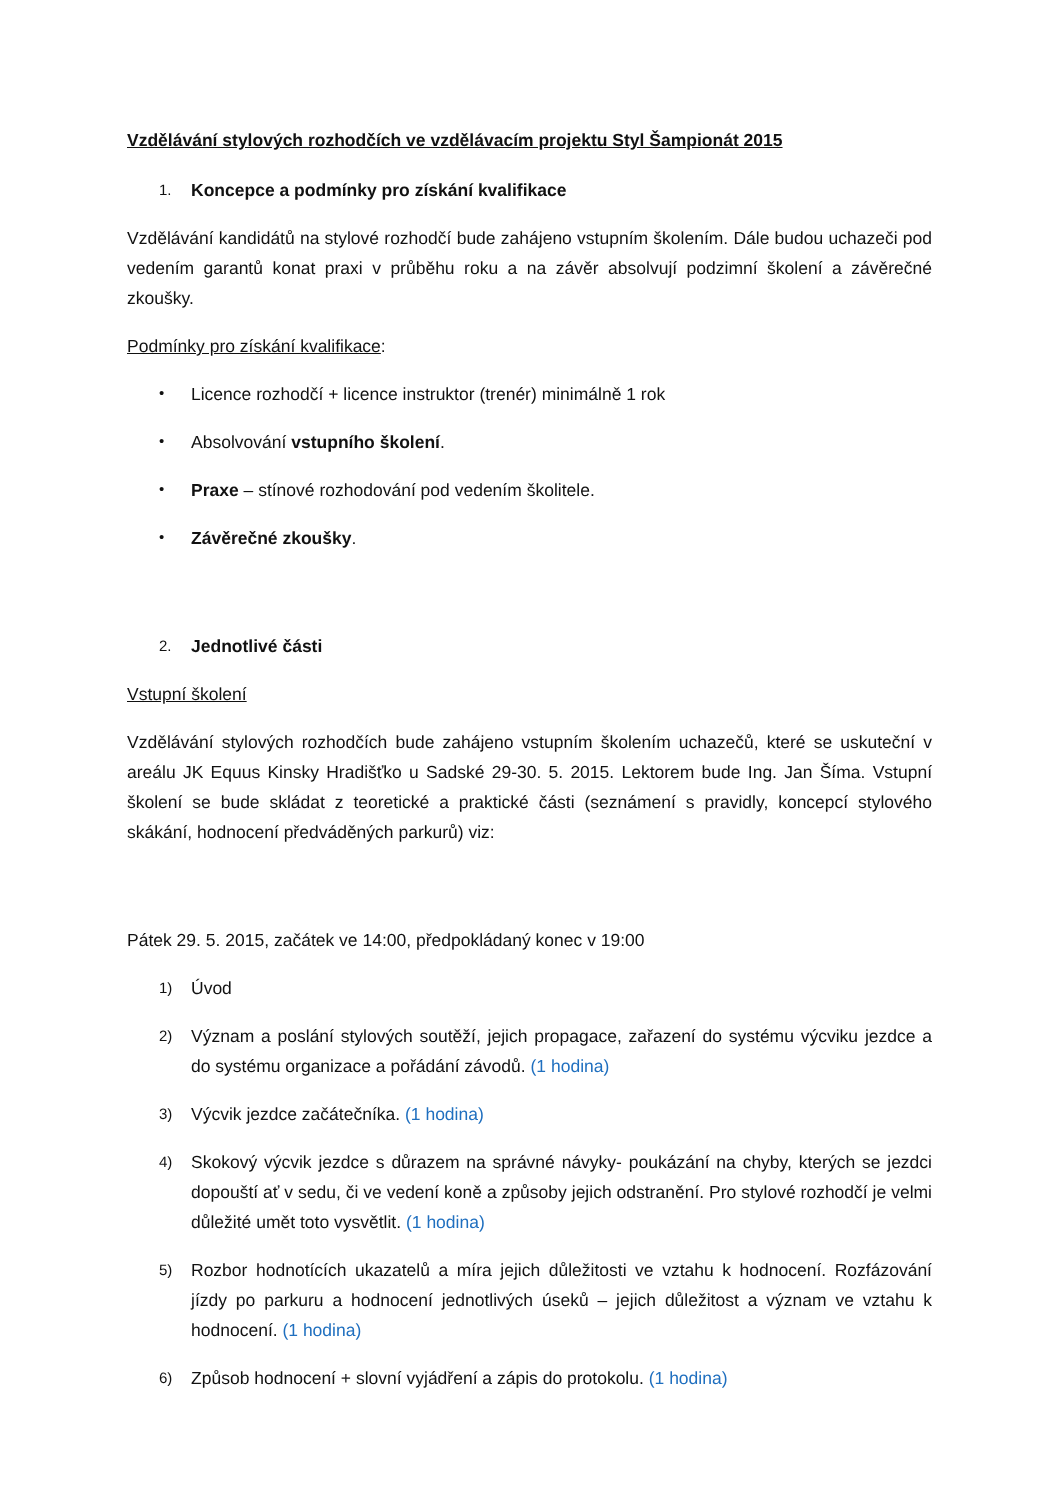Vzdělávání stylových rozhodčích ve vzdělávacím projektu Styl Šampionát 2015
1. Koncepce a podmínky pro získání kvalifikace
Vzdělávání kandidátů na stylové rozhodčí bude zahájeno vstupním školením. Dále budou uchazeči pod vedením garantů konat praxi v průběhu roku a na závěr absolvují podzimní školení a závěrečné zkoušky.
Podmínky pro získání kvalifikace:
• Licence rozhodčí + licence instruktor (trenér) minimálně 1 rok
• Absolvování vstupního školení.
• Praxe – stínové rozhodování pod vedením školitele.
• Závěrečné zkoušky.
2. Jednotlivé části
Vstupní školení
Vzdělávání stylových rozhodčích bude zahájeno vstupním školením uchazečů, které se uskuteční v areálu JK Equus Kinsky Hradišťko u Sadské 29-30. 5. 2015. Lektorem bude Ing. Jan Šíma. Vstupní školení se bude skládat z teoretické a praktické části (seznámení s pravidly, koncepcí stylového skákání, hodnocení předváděných parkurů) viz:
Pátek 29. 5. 2015, začátek ve 14:00, předpokládaný konec v 19:00
1) Úvod
2) Význam a poslání stylových soutěží, jejich propagace, zařazení do systému výcviku jezdce a do systému organizace a pořádání závodů. (1 hodina)
3) Výcvik jezdce začátečníka. (1 hodina)
4) Skokový výcvik jezdce s důrazem na správné návyky- poukázání na chyby, kterých se jezdci dopouští ať v sedu, či ve vedení koně a způsoby jejich odstranění. Pro stylové rozhodčí je velmi důležité umět toto vysvětlit. (1 hodina)
5) Rozbor hodnotících ukazatelů a míra jejich důležitosti ve vztahu k hodnocení. Rozfázování jízdy po parkuru a hodnocení jednotlivých úseků – jejich důležitost a význam ve vztahu k hodnocení. (1 hodina)
6) Způsob hodnocení + slovní vyjádření a zápis do protokolu. (1 hodina)